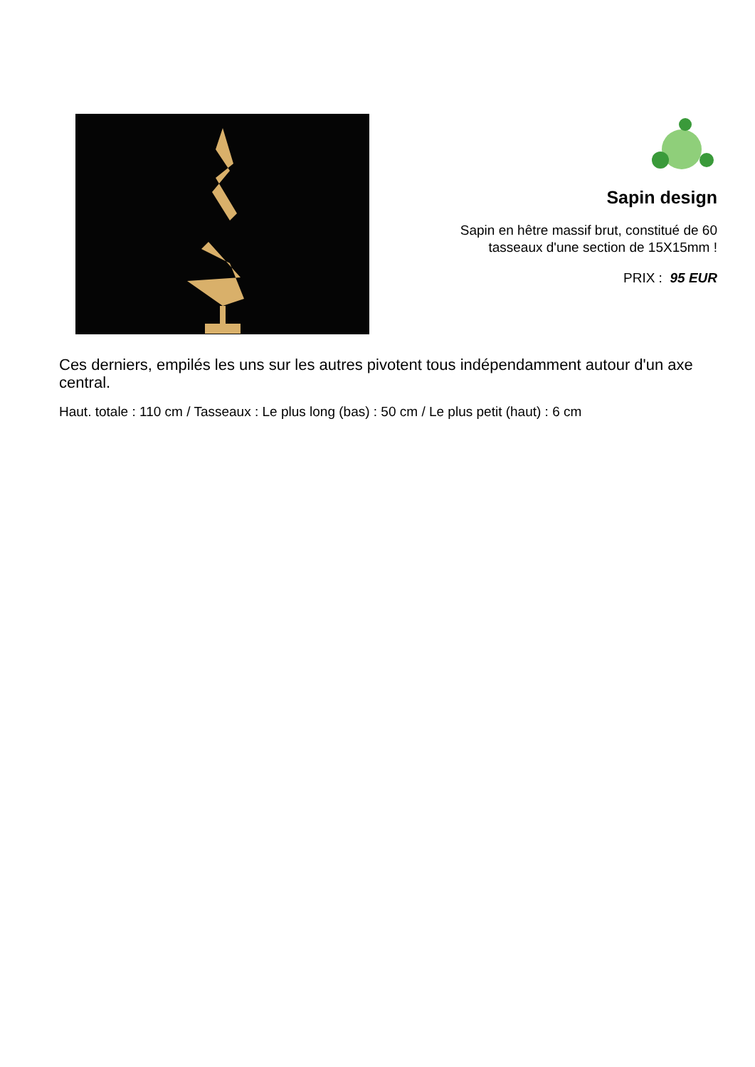Sapin design
Sapin en hêtre massif brut, constitué de 60
tasseaux d'une section de 15X15mm !
PRIX : 95 EUR
Ces derniers, empilés les uns sur les autres pivotent tous indépendamment autour d'un axe central.
Haut. totale : 110 cm / Tasseaux : Le plus long (bas) : 50 cm / Le plus petit (haut) : 6 cm